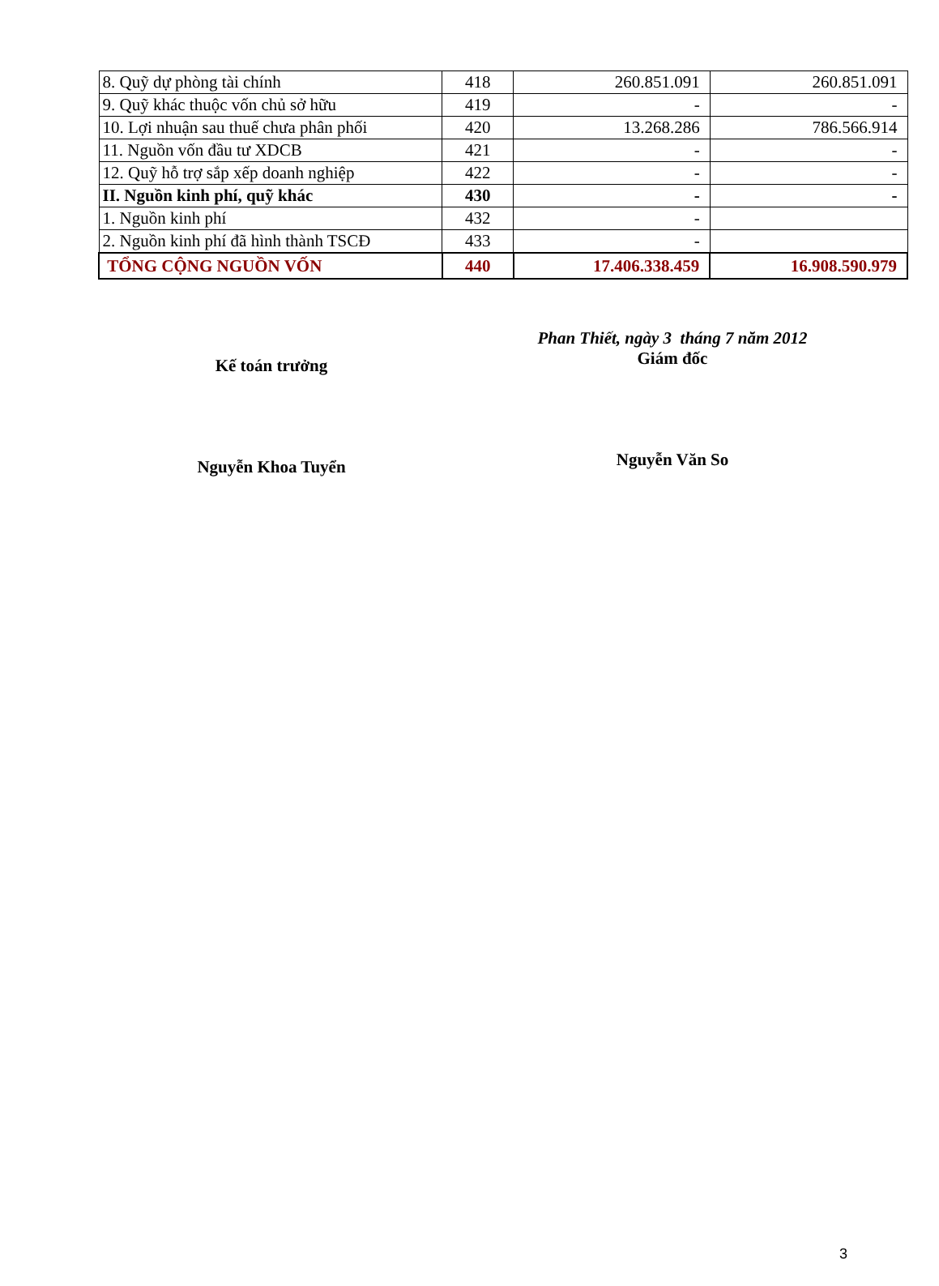| 8. Quỹ dự phòng tài chính | 418 | 260.851.091 | 260.851.091 |
| 9. Quỹ khác thuộc vốn chủ sở hữu | 419 | - | - |
| 10. Lợi nhuận sau thuế chưa phân phối | 420 | 13.268.286 | 786.566.914 |
| 11. Nguồn vốn đầu tư XDCB | 421 | - | - |
| 12. Quỹ hỗ trợ sắp xếp doanh nghiệp | 422 | - | - |
| II. Nguồn kinh phí, quỹ khác | 430 | - | - |
| 1. Nguồn kinh phí | 432 | - | |
| 2. Nguồn kinh phí đã hình thành TSCĐ | 433 | - | |
| TỔNG CỘNG NGUỒN VỐN | 440 | 17.406.338.459 | 16.908.590.979 |
Kế toán trưởng
Nguyễn Khoa Tuyển
Phan Thiết, ngày 3 tháng 7 năm 2012
Giám đốc
Nguyễn Văn So
3